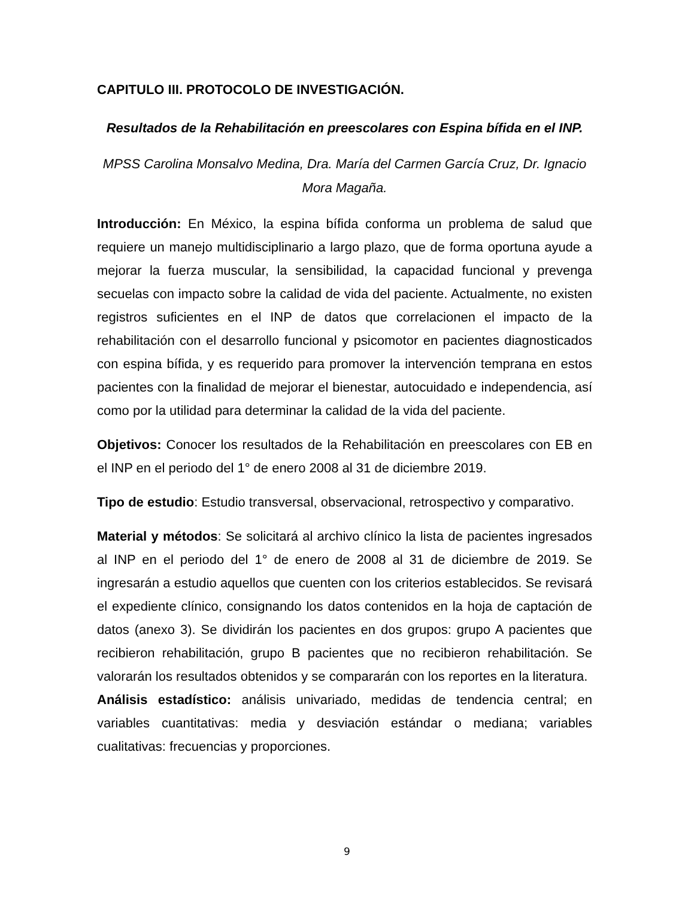CAPITULO III. PROTOCOLO DE INVESTIGACIÓN.
Resultados de la Rehabilitación en preescolares con Espina bífida en el INP.
MPSS Carolina Monsalvo Medina, Dra. María del Carmen García Cruz, Dr. Ignacio Mora Magaña.
Introducción: En México, la espina bífida conforma un problema de salud que requiere un manejo multidisciplinario a largo plazo, que de forma oportuna ayude a mejorar la fuerza muscular, la sensibilidad, la capacidad funcional y prevenga secuelas con impacto sobre la calidad de vida del paciente. Actualmente, no existen registros suficientes en el INP de datos que correlacionen el impacto de la rehabilitación con el desarrollo funcional y psicomotor en pacientes diagnosticados con espina bífida, y es requerido para promover la intervención temprana en estos pacientes con la finalidad de mejorar el bienestar, autocuidado e independencia, así como por la utilidad para determinar la calidad de la vida del paciente.
Objetivos: Conocer los resultados de la Rehabilitación en preescolares con EB en el INP en el periodo del 1° de enero 2008 al 31 de diciembre 2019.
Tipo de estudio: Estudio transversal, observacional, retrospectivo y comparativo.
Material y métodos: Se solicitará al archivo clínico la lista de pacientes ingresados al INP en el periodo del 1° de enero de 2008 al 31 de diciembre de 2019. Se ingresarán a estudio aquellos que cuenten con los criterios establecidos. Se revisará el expediente clínico, consignando los datos contenidos en la hoja de captación de datos (anexo 3). Se dividirán los pacientes en dos grupos: grupo A pacientes que recibieron rehabilitación, grupo B pacientes que no recibieron rehabilitación. Se valorarán los resultados obtenidos y se compararán con los reportes en la literatura.
Análisis estadístico: análisis univariado, medidas de tendencia central; en variables cuantitativas: media y desviación estándar o mediana; variables cualitativas: frecuencias y proporciones.
9